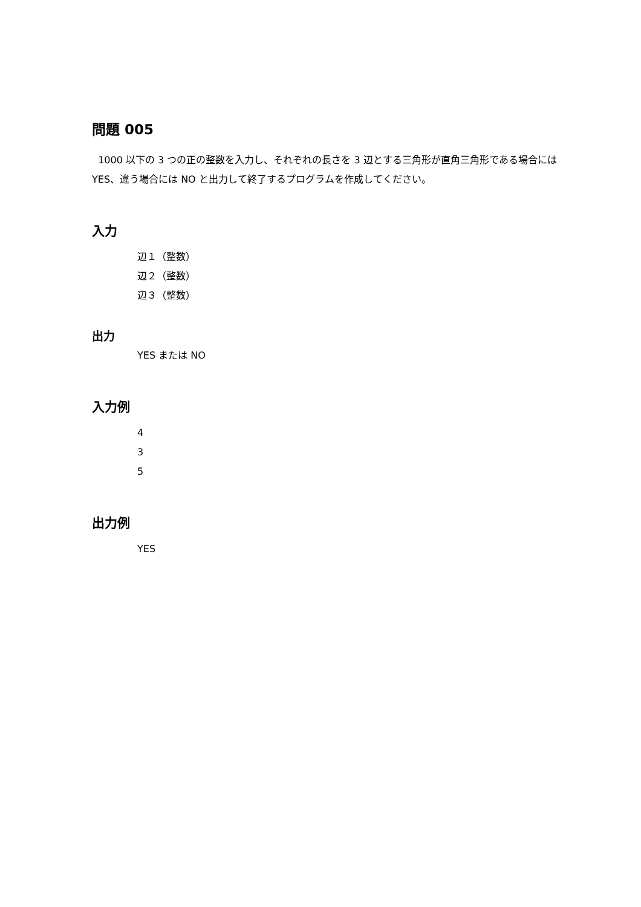問題 005
1000 以下の 3 つの正の整数を入力し、それぞれの長さを 3 辺とする三角形が直角三角形である場合には YES、違う場合には NO と出力して終了するプログラムを作成してください。
入力
辺１（整数）
辺２（整数）
辺３（整数）
出力
YES または NO
入力例
4
3
5
出力例
YES